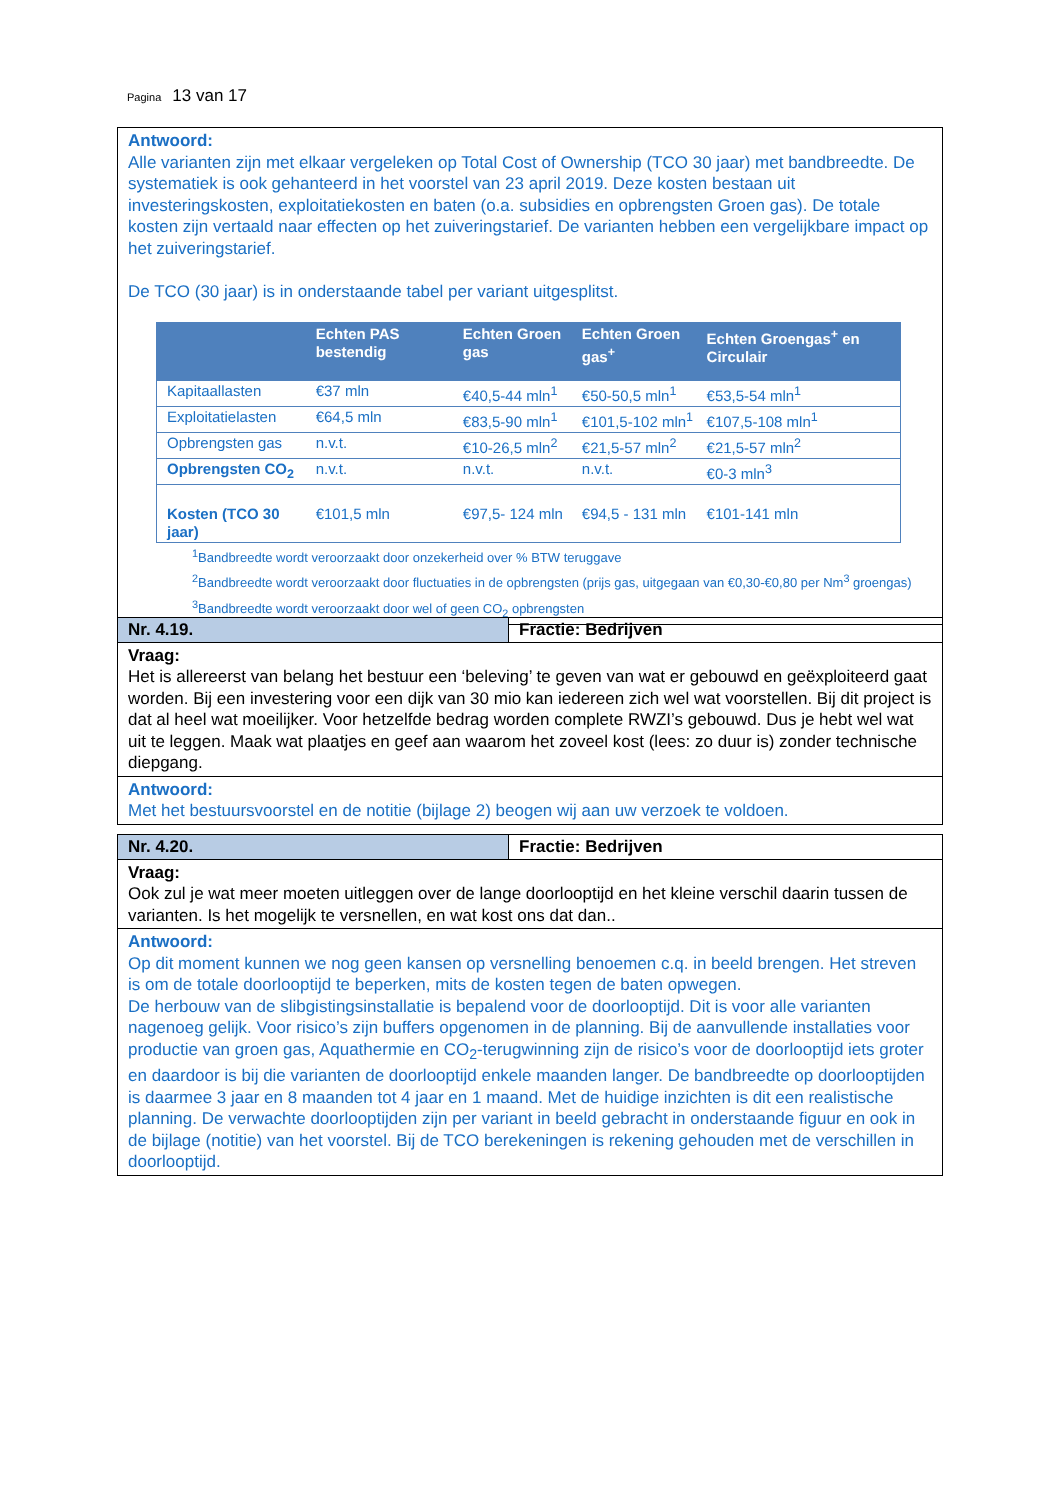Pagina 13 van 17
Antwoord:
Alle varianten zijn met elkaar vergeleken op Total Cost of Ownership (TCO 30 jaar) met bandbreedte. De systematiek is ook gehanteerd in het voorstel van 23 april 2019. Deze kosten bestaan uit investeringskosten, exploitatiekosten en baten (o.a. subsidies en opbrengsten Groen gas). De totale kosten zijn vertaald naar effecten op het zuiveringstarief. De varianten hebben een vergelijkbare impact op het zuiveringstarief.
De TCO (30 jaar) is in onderstaande tabel per variant uitgesplitst.
| | Echten PAS bestendig | Echten Groen gas | Echten Groen gas<sup>+</sup> | Echten Groengas<sup>+</sup> en Circulair |
| --- | --- | --- | --- | --- |
| Kapitaallasten | €37 mln | €40,5-44 mln<sup>1</sup> | €50-50,5 mln<sup>1</sup> | €53,5-54 mln<sup>1</sup> |
| Exploitatielasten | €64,5 mln | €83,5-90 mln<sup>1</sup> | €101,5-102 mln<sup>1</sup> | €107,5-108 mln<sup>1</sup> |
| Opbrengsten gas | n.v.t. | €10-26,5 mln<sup>2</sup> | €21,5-57 mln<sup>2</sup> | €21,5-57 mln<sup>2</sup> |
| Opbrengsten CO<sub>2</sub> | n.v.t. | n.v.t. | n.v.t. | €0-3 mln<sup>3</sup> |
| Kosten (TCO 30 jaar) | €101,5 mln | €97,5- 124 mln | €94,5 - 131 mln | €101-141 mln |
<sup>1</sup> Bandbreedte wordt veroorzaakt door onzekerheid over % BTW teruggave
<sup>2</sup> Bandbreedte wordt veroorzaakt door fluctuaties in de opbrengsten (prijs gas, uitgegaan van €0,30-€0,80 per Nm<sup>3</sup> groengas)
<sup>3</sup> Bandbreedte wordt veroorzaakt door wel of geen CO<sub>2</sub> opbrengsten
Nr. 4.19. Fractie: Bedrijven
Vraag:
Het is allereerst van belang het bestuur een ‘beleving’ te geven van wat er gebouwd en geëxploiteerd gaat worden. Bij een investering voor een dijk van 30 mio kan iedereen zich wel wat voorstellen. Bij dit project is dat al heel wat moeilijker. Voor hetzelfde bedrag worden complete RWZI’s gebouwd. Dus je hebt wel wat uit te leggen. Maak wat plaatjes en geef aan waarom het zoveel kost (lees: zo duur is) zonder technische diepgang.
Antwoord:
Met het bestuursvoorstel en de notitie (bijlage 2) beogen wij aan uw verzoek te voldoen.
Nr. 4.20. Fractie: Bedrijven
Vraag:
Ook zul je wat meer moeten uitleggen over de lange doorlooptijd en het kleine verschil daarin tussen de varianten. Is het mogelijk te versnellen, en wat kost ons dat dan..
Antwoord:
Op dit moment kunnen we nog geen kansen op versnelling benoemen c.q. in beeld brengen. Het streven is om de totale doorlooptijd te beperken, mits de kosten tegen de baten opwegen.
De herbouw van de slibgistingsinstallatie is bepalend voor de doorlooptijd. Dit is voor alle varianten nagenoeg gelijk. Voor risico’s zijn buffers opgenomen in de planning. Bij de aanvullende installaties voor productie van groen gas, Aquathermie en CO<sub>2</sub>-terugwinning zijn de risico’s voor de doorlooptijd iets groter en daardoor is bij die varianten de doorlooptijd enkele maanden langer. De bandbreedte op doorlooptijden is daarmee 3 jaar en 8 maanden tot 4 jaar en 1 maand. Met de huidige inzichten is dit een realistische planning. De verwachte doorlooptijden zijn per variant in beeld gebracht in onderstaande figuur en ook in de bijlage (notitie) van het voorstel. Bij de TCO berekeningen is rekening gehouden met de verschillen in doorlooptijd.